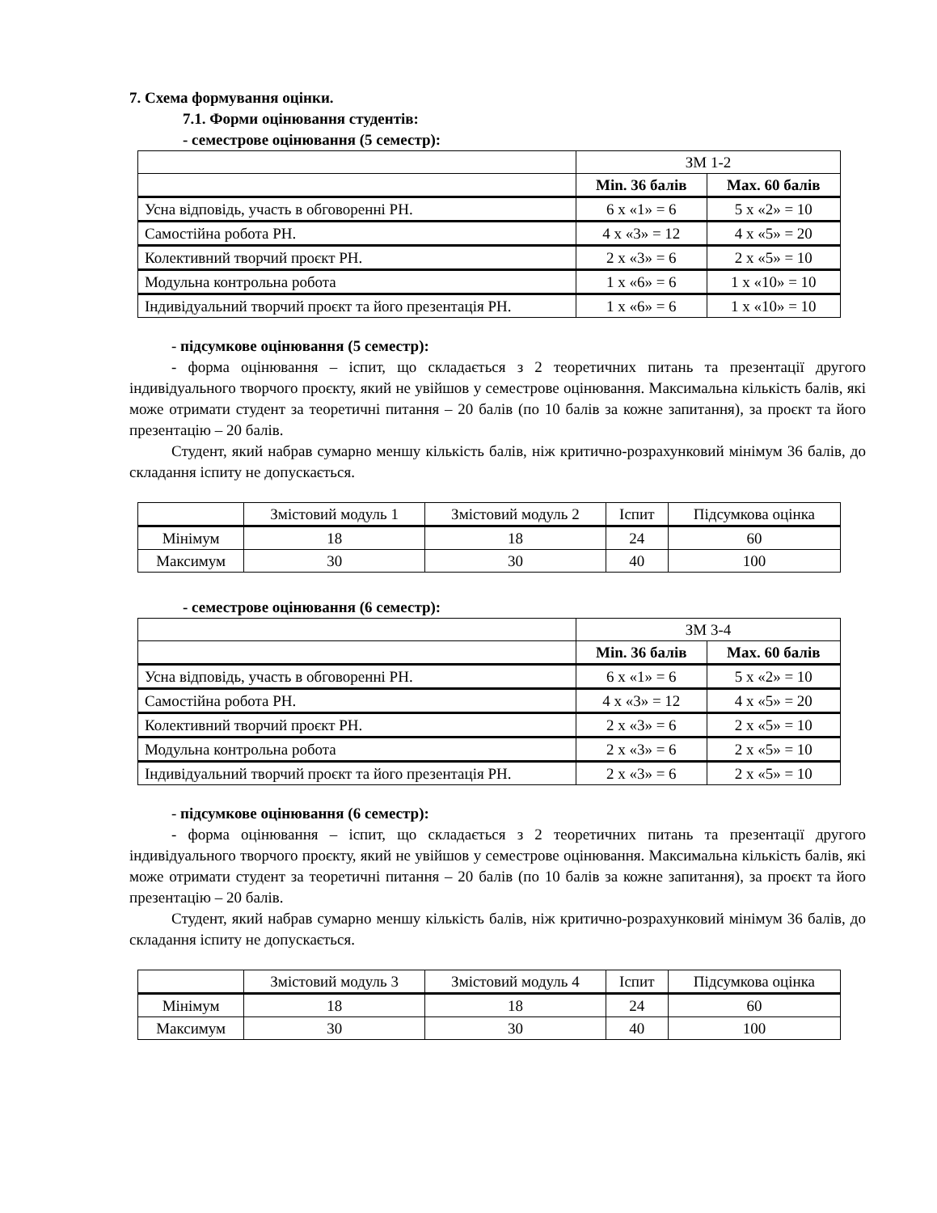7. Схема формування оцінки.
7.1. Форми оцінювання студентів:
- семестрове оцінювання (5 семестр):
| | ЗМ 1-2 | |
| | Min. 36 балів | Max. 60 балів |
| Усна відповідь, участь в обговоренні РН. | 6 х «1» = 6 | 5 х «2» = 10 |
| Самостійна робота РН. | 4 х «3» = 12 | 4 х «5» = 20 |
| Колективний творчий проєкт РН. | 2 х «3» = 6 | 2 х «5» = 10 |
| Модульна контрольна робота | 1 х «6» = 6 | 1 х «10» = 10 |
| Індивідуальний творчий проєкт та його презентація РН. | 1 х «6» = 6 | 1 х «10» = 10 |
- підсумкове оцінювання (5 семестр):
- форма оцінювання – іспит, що складається з 2 теоретичних питань та презентації другого індивідуального творчого проєкту, який не увійшов у семестрове оцінювання. Максимальна кількість балів, які може отримати студент за теоретичні питання – 20 балів (по 10 балів за кожне запитання), за проєкт та його презентацію – 20 балів.
Студент, який набрав сумарно меншу кількість балів, ніж критично-розрахунковий мінімум 36 балів, до складання іспиту не допускається.
| | Змістовий модуль 1 | Змістовий модуль 2 | Іспит | Підсумкова оцінка |
| Мінімум | 18 | 18 | 24 | 60 |
| Максимум | 30 | 30 | 40 | 100 |
- семестрове оцінювання (6 семестр):
| | ЗМ 3-4 | |
| | Min. 36 балів | Max. 60 балів |
| Усна відповідь, участь в обговоренні РН. | 6 х «1» = 6 | 5 х «2» = 10 |
| Самостійна робота РН. | 4 х «3» = 12 | 4 х «5» = 20 |
| Колективний творчий проєкт РН. | 2 х «3» = 6 | 2 х «5» = 10 |
| Модульна контрольна робота | 2 х «3» = 6 | 2 х «5» = 10 |
| Індивідуальний творчий проєкт та його презентація РН. | 2 х «3» = 6 | 2 х «5» = 10 |
- підсумкове оцінювання (6 семестр):
- форма оцінювання – іспит, що складається з 2 теоретичних питань та презентації другого індивідуального творчого проєкту, який не увійшов у семестрове оцінювання. Максимальна кількість балів, які може отримати студент за теоретичні питання – 20 балів (по 10 балів за кожне запитання), за проєкт та його презентацію – 20 балів.
Студент, який набрав сумарно меншу кількість балів, ніж критично-розрахунковий мінімум 36 балів, до складання іспиту не допускається.
| | Змістовий модуль 3 | Змістовий модуль 4 | Іспит | Підсумкова оцінка |
| Мінімум | 18 | 18 | 24 | 60 |
| Максимум | 30 | 30 | 40 | 100 |